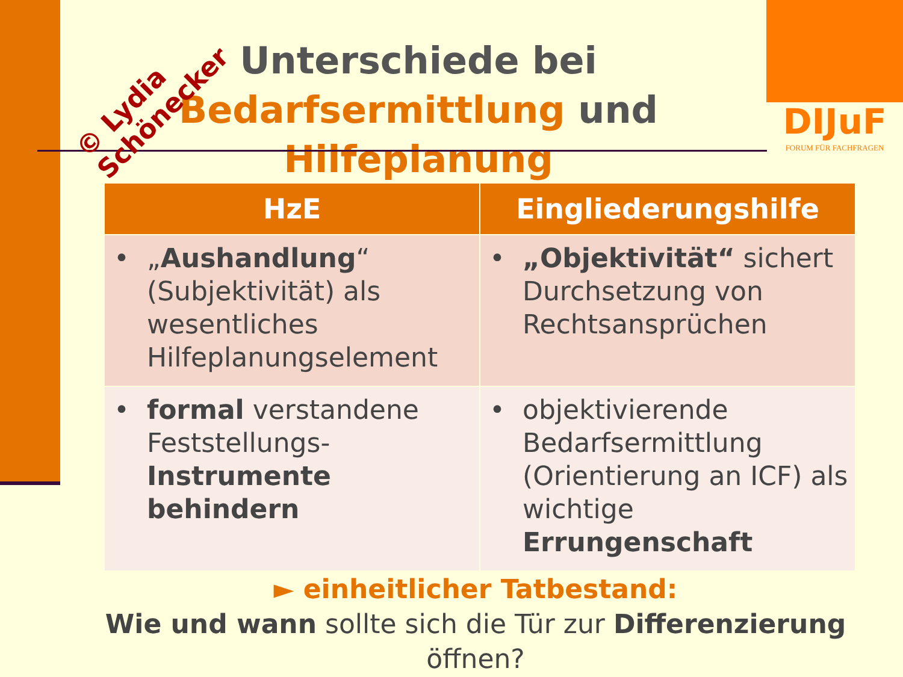DIJuF
FORUM FÜR FACHFRAGEN
Unterschiede bei
Bedarfsermittlung und Hilfeplanung
© Lydia
Schönecker
| HzE | Eingliederungshilfe |
| --- | --- |
| • „ Aushandlung “ (Subjektivität) als wesentliches Hilfeplanungselement | • „Objektivität“ sichert Durchsetzung von Rechtsansprüchen |
| • formal verstandene Feststellungs- Instrumente behindern | • objektivierende Bedarfsermittlung (Orientierung an ICF) als wichtige Errungenschaft |
► einheitlicher Tatbestand:
Wie und wann sollte sich die Tür zur Differenzierung öffnen?